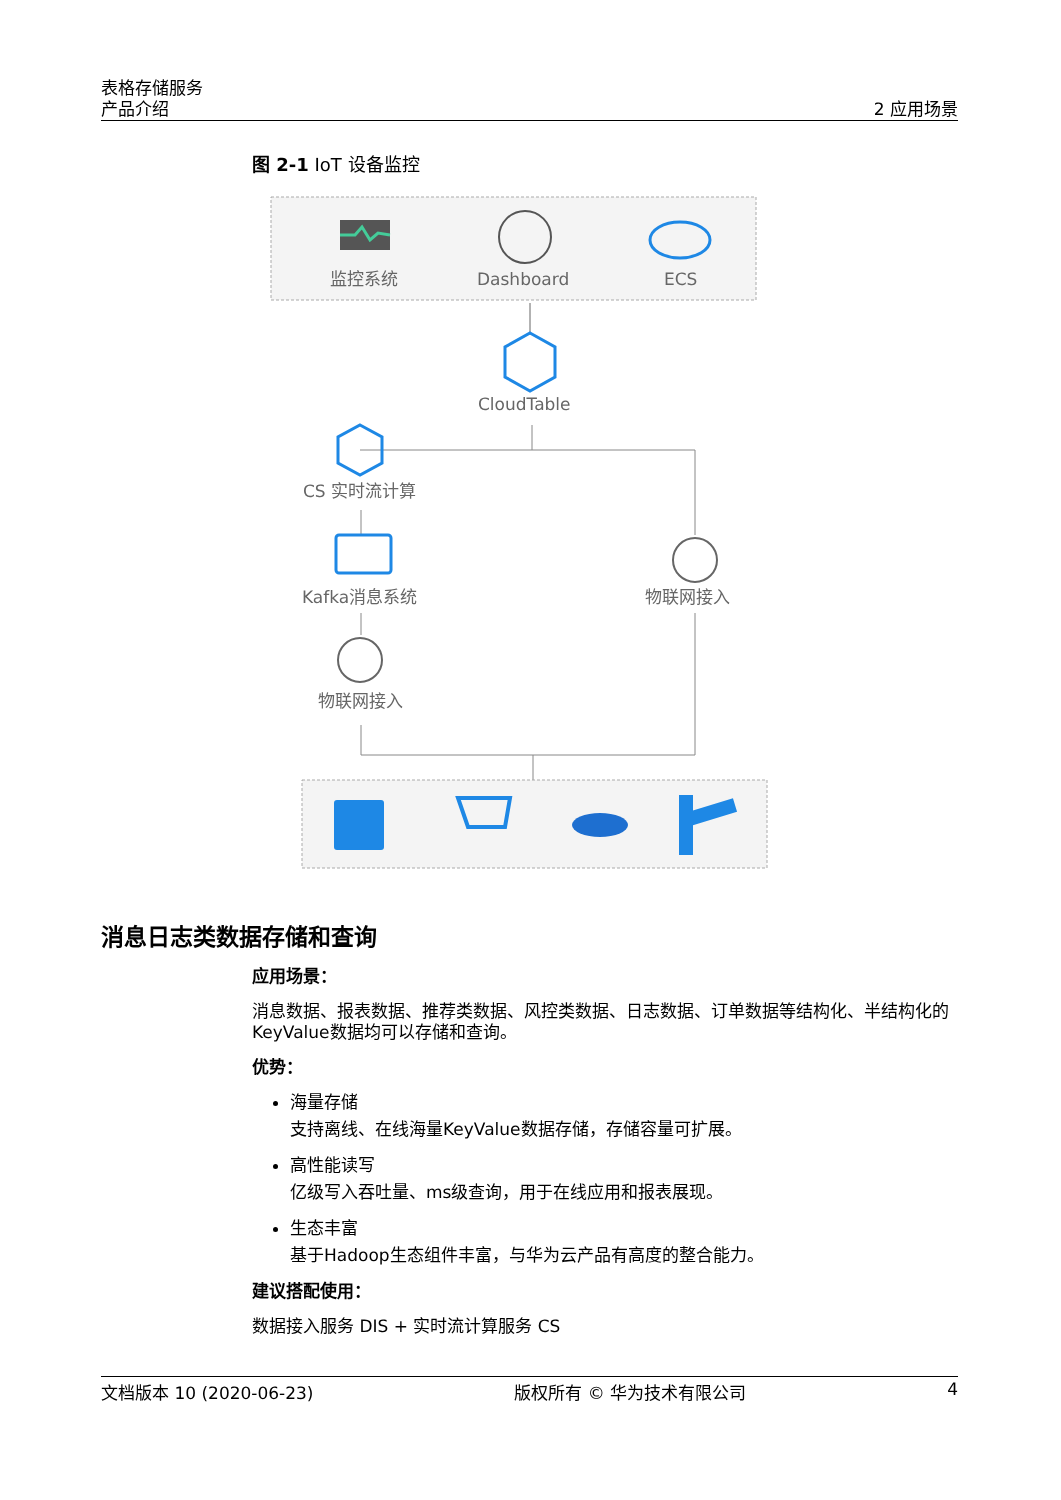表格存储服务
产品介绍
2 应用场景
图 2-1 IoT 设备监控
监控系统
Dashboard
ECS
CloudTable
CS 实时流计算
Kafka消息系统
物联网接入
物联网接入
消息日志类数据存储和查询
应用场景：
消息数据、报表数据、推荐类数据、风控类数据、日志数据、订单数据等结构化、半结构化的KeyValue数据均可以存储和查询。
优势：
海量存储
支持离线、在线海量KeyValue数据存储，存储容量可扩展。
高性能读写
亿级写入吞吐量、ms级查询，用于在线应用和报表展现。
生态丰富
基于Hadoop生态组件丰富，与华为云产品有高度的整合能力。
建议搭配使用：
数据接入服务 DIS + 实时流计算服务 CS
文档版本 10 (2020-06-23) 版权所有 © 华为技术有限公司 4